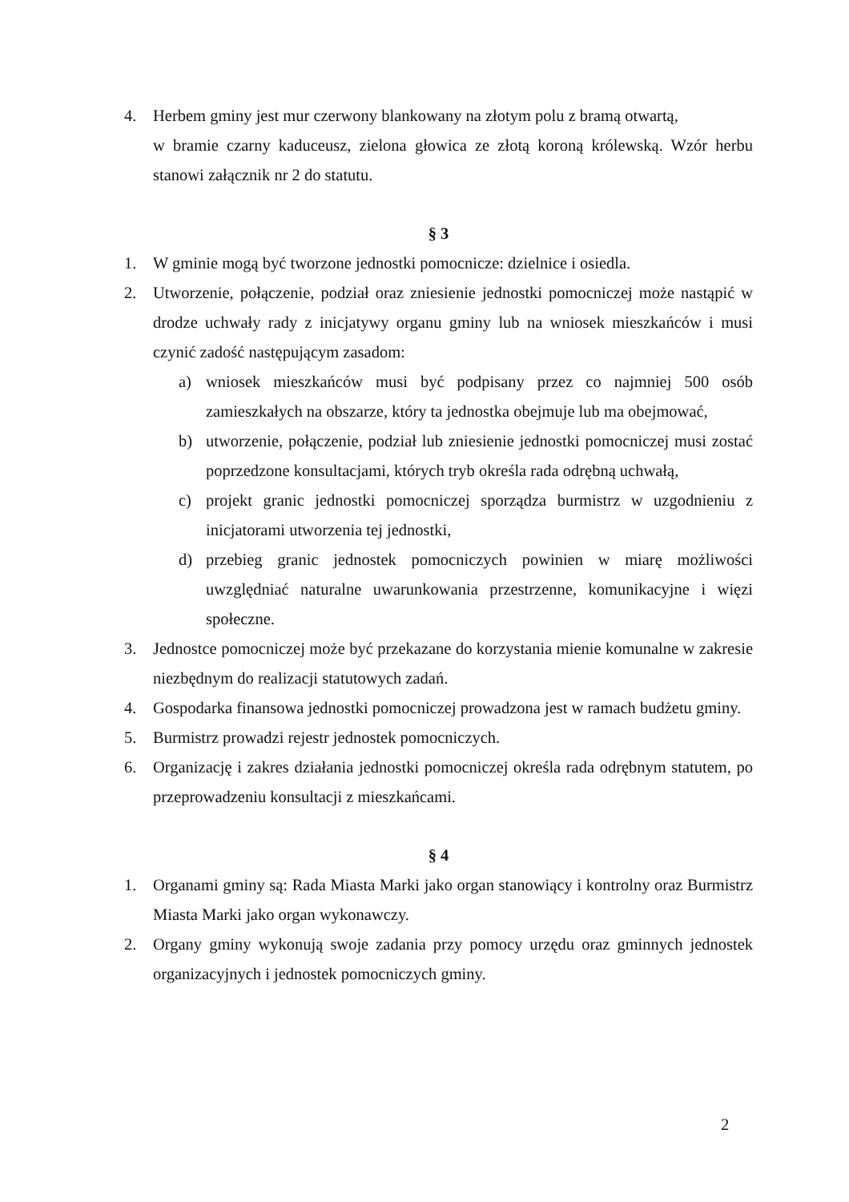4. Herbem gminy jest mur czerwony blankowany na złotym polu z bramą otwartą,
w bramie czarny kaduceusz, zielona głowica ze złotą koroną królewską. Wzór herbu stanowi załącznik nr 2 do statutu.
§ 3
1. W gminie mogą być tworzone jednostki pomocnicze: dzielnice i osiedla.
2. Utworzenie, połączenie, podział oraz zniesienie jednostki pomocniczej może nastąpić w drodze uchwały rady z inicjatywy organu gminy lub na wniosek mieszkańców i musi czynić zadość następującym zasadom:
a) wniosek mieszkańców musi być podpisany przez co najmniej 500 osób zamieszkałych na obszarze, który ta jednostka obejmuje lub ma obejmować,
b) utworzenie, połączenie, podział lub zniesienie jednostki pomocniczej musi zostać poprzedzone konsultacjami, których tryb określa rada odrębną uchwałą,
c) projekt granic jednostki pomocniczej sporządza burmistrz w uzgodnieniu z inicjatorami utworzenia tej jednostki,
d) przebieg granic jednostek pomocniczych powinien w miarę możliwości uwzględniać naturalne uwarunkowania przestrzenne, komunikacyjne i więzi społeczne.
3. Jednostce pomocniczej może być przekazane do korzystania mienie komunalne w zakresie niezbędnym do realizacji statutowych zadań.
4. Gospodarka finansowa jednostki pomocniczej prowadzona jest w ramach budżetu gminy.
5. Burmistrz prowadzi rejestr jednostek pomocniczych.
6. Organizację i zakres działania jednostki pomocniczej określa rada odrębnym statutem, po przeprowadzeniu konsultacji z mieszkańcami.
§ 4
1. Organami gminy są: Rada Miasta Marki jako organ stanowiący i kontrolny oraz Burmistrz Miasta Marki jako organ wykonawczy.
2. Organy gminy wykonują swoje zadania przy pomocy urzędu oraz gminnych jednostek organizacyjnych i jednostek pomocniczych gminy.
2